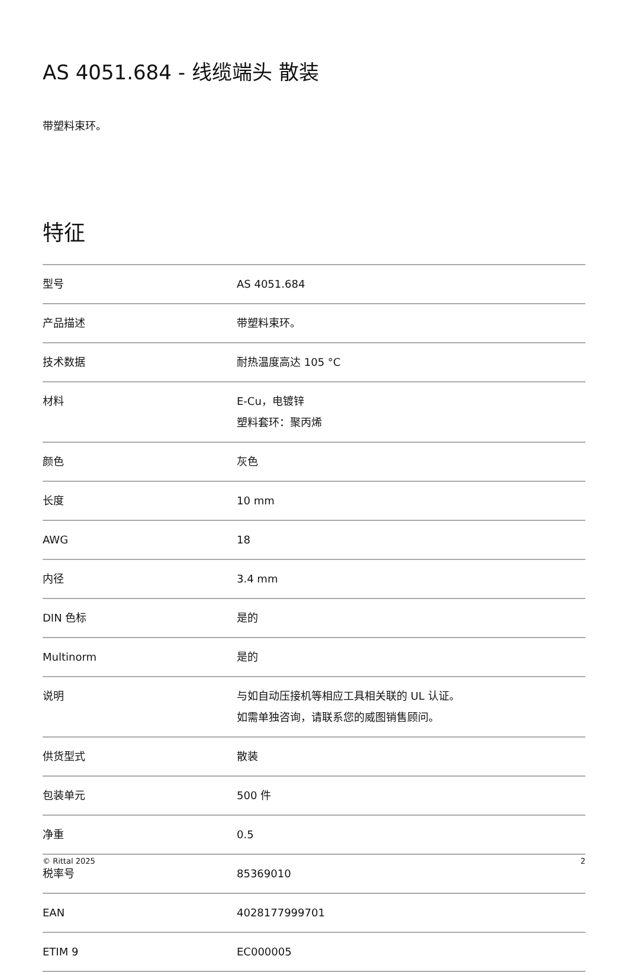AS 4051.684 - 线缆端头 散装
带塑料束环。
特征
| 型号 | AS 4051.684 |
| 产品描述 | 带塑料束环。 |
| 技术数据 | 耐热温度高达 105 °C |
| 材料 | E-Cu，电镀锌 塑料套环：聚丙烯 |
| 颜色 | 灰色 |
| 长度 | 10 mm |
| AWG | 18 |
| 内径 | 3.4 mm |
| DIN 色标 | 是的 |
| Multinorm | 是的 |
| 说明 | 与如自动压接机等相应工具相关联的 UL 认证。 如需单独咨询，请联系您的威图销售顾问。 |
| 供货型式 | 散装 |
| 包装单元 | 500 件 |
| 净重 | 0.5 |
| 税率号 | 85369010 |
| EAN | 4028177999701 |
| ETIM 9 | EC000005 |
© Rittal 2025 2